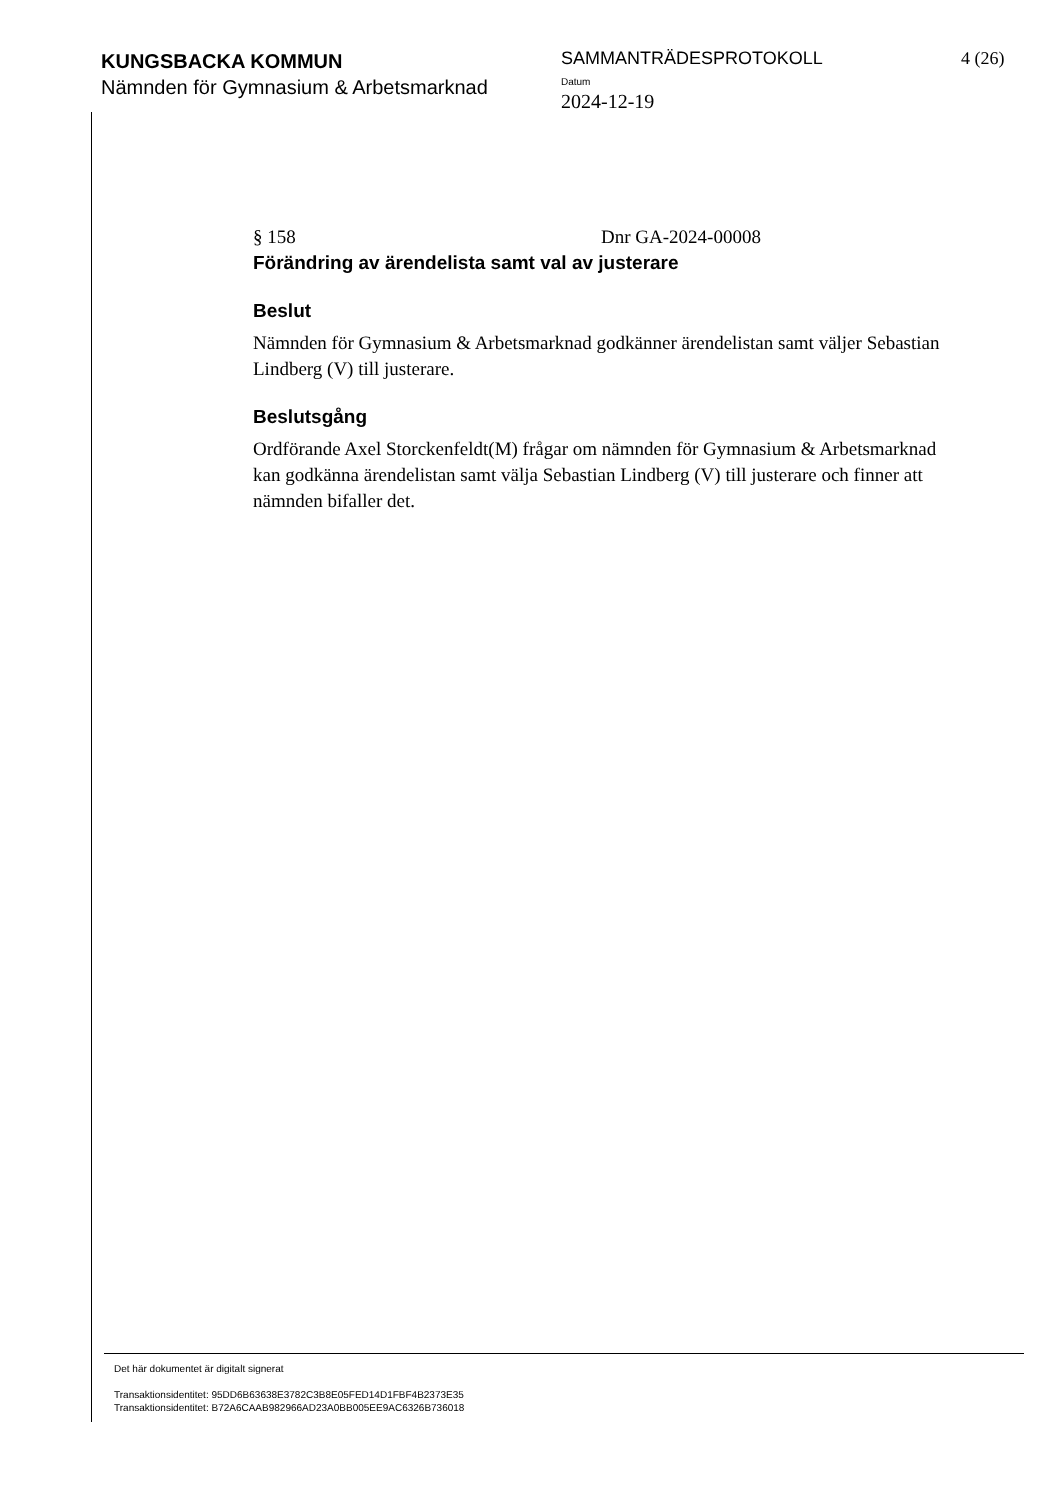KUNGSBACKA KOMMUN
Nämnden för Gymnasium & Arbetsmarknad
SAMMANTRÄDESPROTOKOLL
Datum
2024-12-19
4 (26)
§ 158 Dnr GA-2024-00008
Förändring av ärendelista samt val av justerare
Beslut
Nämnden för Gymnasium & Arbetsmarknad godkänner ärendelistan samt väljer Sebastian Lindberg (V) till justerare.
Beslutsgång
Ordförande Axel Storckenfeldt(M) frågar om nämnden för Gymnasium & Arbetsmarknad kan godkänna ärendelistan samt välja Sebastian Lindberg (V) till justerare och finner att nämnden bifaller det.
Det här dokumentet är digitalt signerat
Transaktionsidentitet: 95DD6B63638E3782C3B8E05FED14D1FBF4B2373E35
Transaktionsidentitet: B72A6CAAB982966AD23A0BB005EE9AC6326B736018